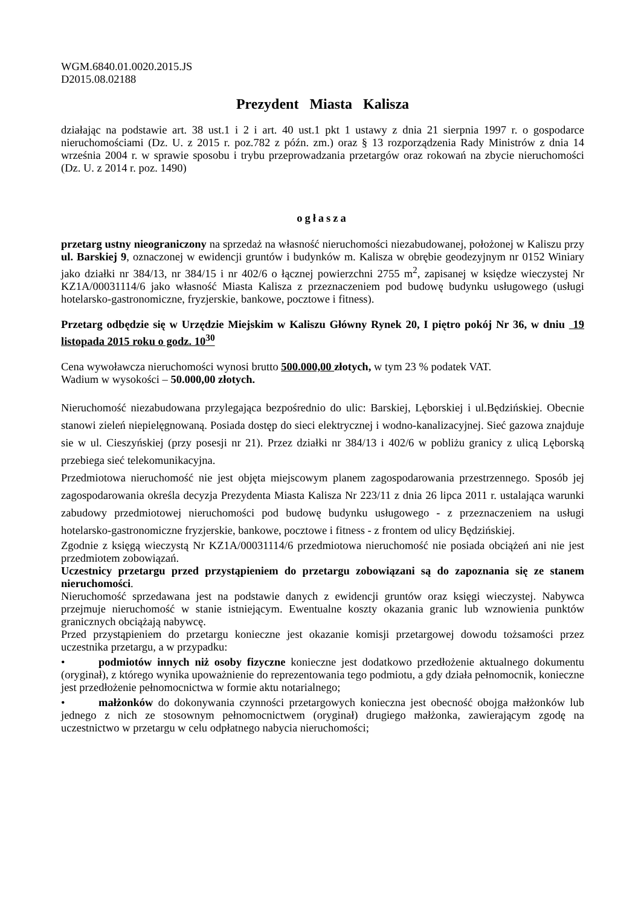WGM.6840.01.0020.2015.JS
D2015.08.02188
Prezydent Miasta Kalisza
działając na podstawie art. 38 ust.1 i 2 i art. 40 ust.1 pkt 1 ustawy z dnia 21 sierpnia 1997 r. o gospodarce nieruchomościami (Dz. U. z 2015 r. poz.782 z późn. zm.) oraz § 13 rozporządzenia Rady Ministrów z dnia 14 września 2004 r. w sprawie sposobu i trybu przeprowadzania przetargów oraz rokowań na zbycie nieruchomości (Dz. U. z 2014 r. poz. 1490)
ogłasza
przetarg ustny nieograniczony na sprzedaż na własność nieruchomości niezabudowanej, położonej w Kaliszu przy ul. Barskiej 9, oznaczonej w ewidencji gruntów i budynków m. Kalisza w obrębie geodezyjnym nr 0152 Winiary jako działki nr 384/13, nr 384/15 i nr 402/6 o łącznej powierzchni 2755 m<sup>2</sup>, zapisanej w księdze wieczystej Nr KZ1A/00031114/6 jako własność Miasta Kalisza z przeznaczeniem pod budowę budynku usługowego (usługi hotelarsko-gastronomiczne, fryzjerskie, bankowe, pocztowe i fitness).
Przetarg odbędzie się w Urzędzie Miejskim w Kaliszu Główny Rynek 20, I piętro pokój Nr 36, w dniu 19 listopada 2015 roku o godz. 10<sup>30</sup>
Cena wywoławcza nieruchomości wynosi brutto 500.000,00 złotych, w tym 23 % podatek VAT.
Wadium w wysokości – 50.000,00 złotych.
Nieruchomość niezabudowana przylegająca bezpośrednio do ulic: Barskiej, Lęborskiej i ul.Będzińskiej. Obecnie stanowi zieleń niepielęgnowaną. Posiada dostęp do sieci elektrycznej i wodno-kanalizacyjnej. Sieć gazowa znajduje sie w ul. Cieszyńskiej (przy posesji nr 21). Przez działki nr 384/13 i 402/6 w pobliżu granicy z ulicą Lęborską przebiega sieć telekomunikacyjna.
Przedmiotowa nieruchomość nie jest objęta miejscowym planem zagospodarowania przestrzennego. Sposób jej zagospodarowania określa decyzja Prezydenta Miasta Kalisza Nr 223/11 z dnia 26 lipca 2011 r. ustalająca warunki zabudowy przedmiotowej nieruchomości pod budowę budynku usługowego - z przeznaczeniem na usługi hotelarsko-gastronomiczne fryzjerskie, bankowe, pocztowe i fitness - z frontem od ulicy Będzińskiej.
Zgodnie z księgą wieczystą Nr KZ1A/00031114/6 przedmiotowa nieruchomość nie posiada obciążeń ani nie jest przedmiotem zobowiązań.
Uczestnicy przetargu przed przystąpieniem do przetargu zobowiązani są do zapoznania się ze stanem nieruchomości.
Nieruchomość sprzedawana jest na podstawie danych z ewidencji gruntów oraz księgi wieczystej. Nabywca przejmuje nieruchomość w stanie istniejącym. Ewentualne koszty okazania granic lub wznowienia punktów granicznych obciążają nabywcę.
Przed przystąpieniem do przetargu konieczne jest okazanie komisji przetargowej dowodu tożsamości przez uczestnika przetargu, a w przypadku:
• podmiotów innych niż osoby fizyczne konieczne jest dodatkowo przedłożenie aktualnego dokumentu (oryginał), z którego wynika upoważnienie do reprezentowania tego podmiotu, a gdy działa pełnomocnik, konieczne jest przedłożenie pełnomocnictwa w formie aktu notarialnego;
• małżonków do dokonywania czynności przetargowych konieczna jest obecność obojga małżonków lub jednego z nich ze stosownym pełnomocnictwem (oryginał) drugiego małżonka, zawierającym zgodę na uczestnictwo w przetargu w celu odpłatnego nabycia nieruchomości;